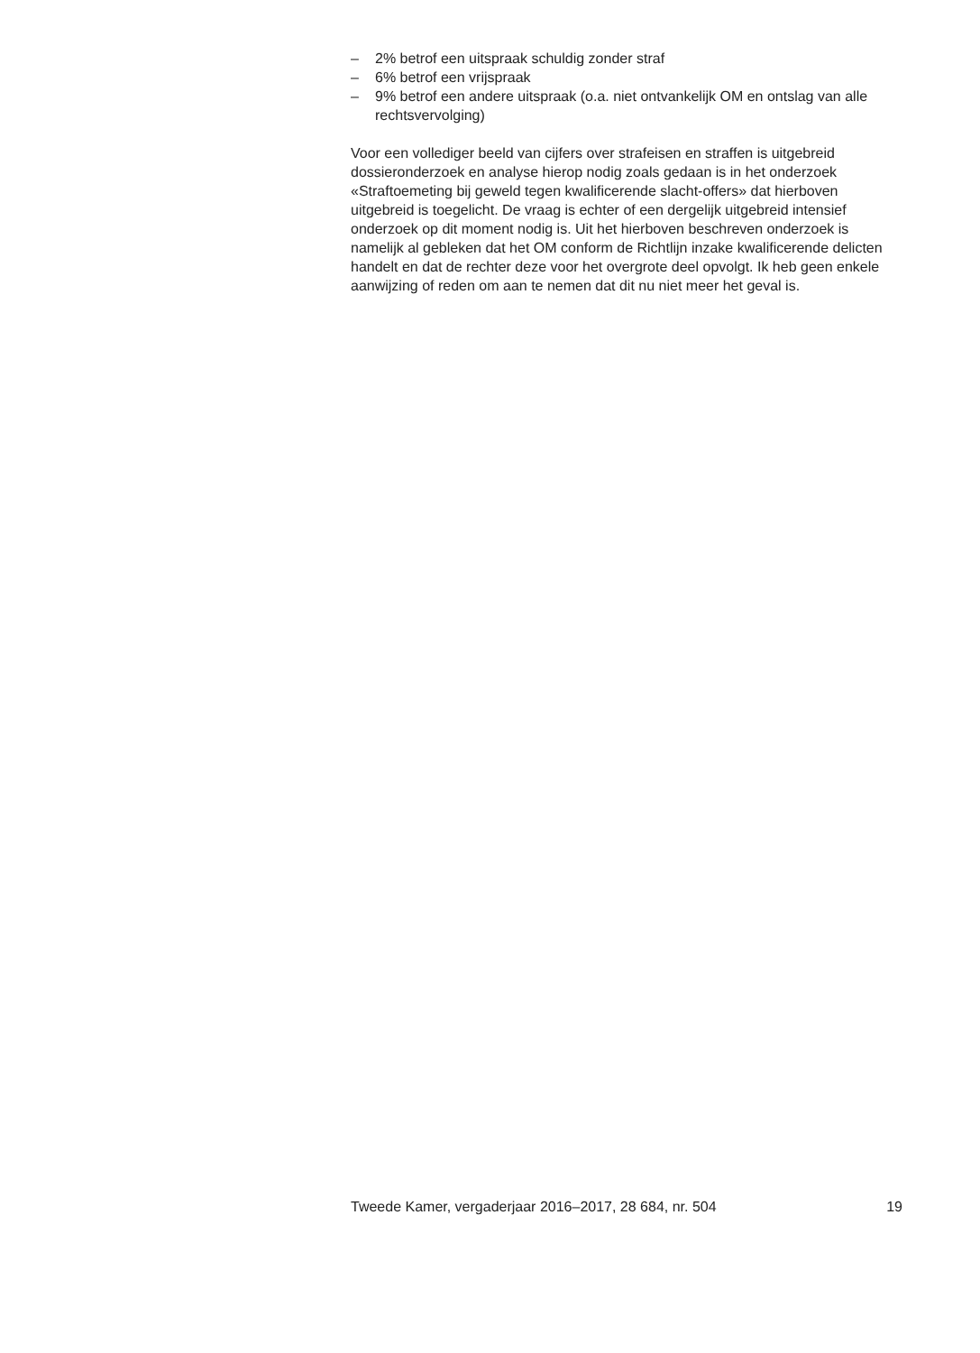– 2% betrof een uitspraak schuldig zonder straf
– 6% betrof een vrijspraak
– 9% betrof een andere uitspraak (o.a. niet ontvankelijk OM en ontslag van alle rechtsvervolging)
Voor een vollediger beeld van cijfers over strafeisen en straffen is uitgebreid dossieronderzoek en analyse hierop nodig zoals gedaan is in het onderzoek «Straftoemeting bij geweld tegen kwalificerende slacht-offers» dat hierboven uitgebreid is toegelicht. De vraag is echter of een dergelijk uitgebreid intensief onderzoek op dit moment nodig is. Uit het hierboven beschreven onderzoek is namelijk al gebleken dat het OM conform de Richtlijn inzake kwalificerende delicten handelt en dat de rechter deze voor het overgrote deel opvolgt. Ik heb geen enkele aanwijzing of reden om aan te nemen dat dit nu niet meer het geval is.
Tweede Kamer, vergaderjaar 2016–2017, 28 684, nr. 504 19